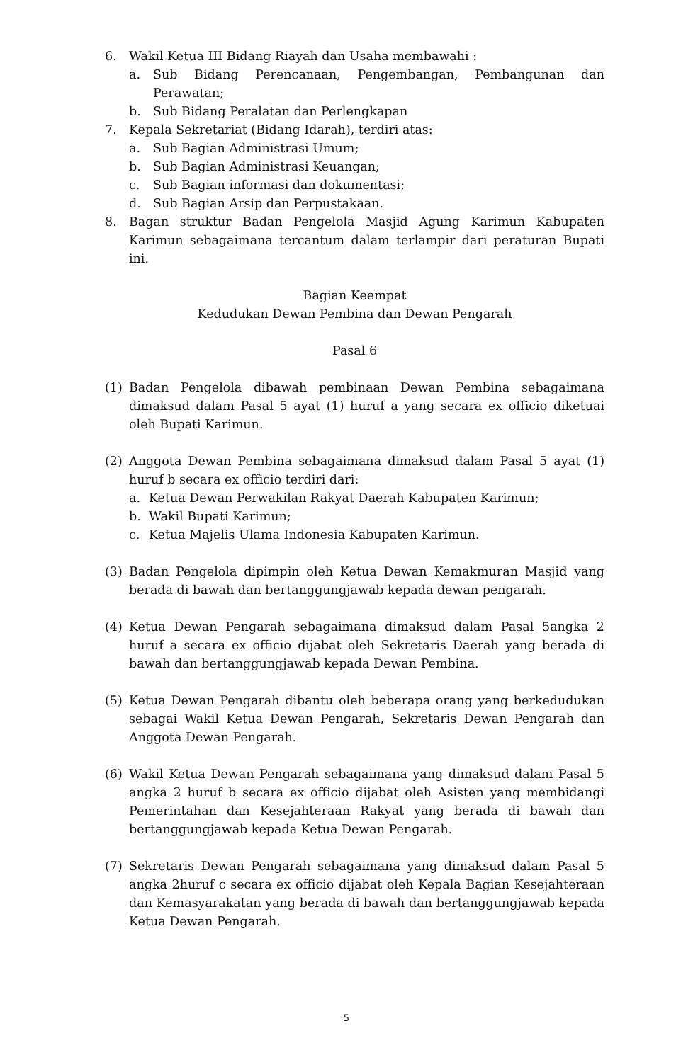6. Wakil Ketua III Bidang Riayah dan Usaha membawahi :
a. Sub Bidang Perencanaan, Pengembangan, Pembangunan dan Perawatan;
b. Sub Bidang Peralatan dan Perlengkapan
7. Kepala Sekretariat (Bidang Idarah), terdiri atas:
a. Sub Bagian Administrasi Umum;
b. Sub Bagian Administrasi Keuangan;
c. Sub Bagian informasi dan dokumentasi;
d. Sub Bagian Arsip dan Perpustakaan.
8. Bagan struktur Badan Pengelola Masjid Agung Karimun Kabupaten Karimun sebagaimana tercantum dalam terlampir dari peraturan Bupati ini.
Bagian Keempat
Kedudukan Dewan Pembina dan Dewan Pengarah
Pasal 6
(1) Badan Pengelola dibawah pembinaan Dewan Pembina sebagaimana dimaksud dalam Pasal 5 ayat (1) huruf a yang secara ex officio diketuai oleh Bupati Karimun.
(2) Anggota Dewan Pembina sebagaimana dimaksud dalam Pasal 5 ayat (1) huruf b secara ex officio terdiri dari:
a. Ketua Dewan Perwakilan Rakyat Daerah Kabupaten Karimun;
b. Wakil Bupati Karimun;
c. Ketua Majelis Ulama Indonesia Kabupaten Karimun.
(3) Badan Pengelola dipimpin oleh Ketua Dewan Kemakmuran Masjid yang berada di bawah dan bertanggungjawab kepada dewan pengarah.
(4) Ketua Dewan Pengarah sebagaimana dimaksud dalam Pasal 5angka 2 huruf a secara ex officio dijabat oleh Sekretaris Daerah yang berada di bawah dan bertanggungjawab kepada Dewan Pembina.
(5) Ketua Dewan Pengarah dibantu oleh beberapa orang yang berkedudukan sebagai Wakil Ketua Dewan Pengarah, Sekretaris Dewan Pengarah dan Anggota Dewan Pengarah.
(6) Wakil Ketua Dewan Pengarah sebagaimana yang dimaksud dalam Pasal 5 angka 2 huruf b secara ex officio dijabat oleh Asisten yang membidangi Pemerintahan dan Kesejahteraan Rakyat yang berada di bawah dan bertanggungjawab kepada Ketua Dewan Pengarah.
(7) Sekretaris Dewan Pengarah sebagaimana yang dimaksud dalam Pasal 5 angka 2huruf c secara ex officio dijabat oleh Kepala Bagian Kesejahteraan dan Kemasyarakatan yang berada di bawah dan bertanggungjawab kepada Ketua Dewan Pengarah.
5